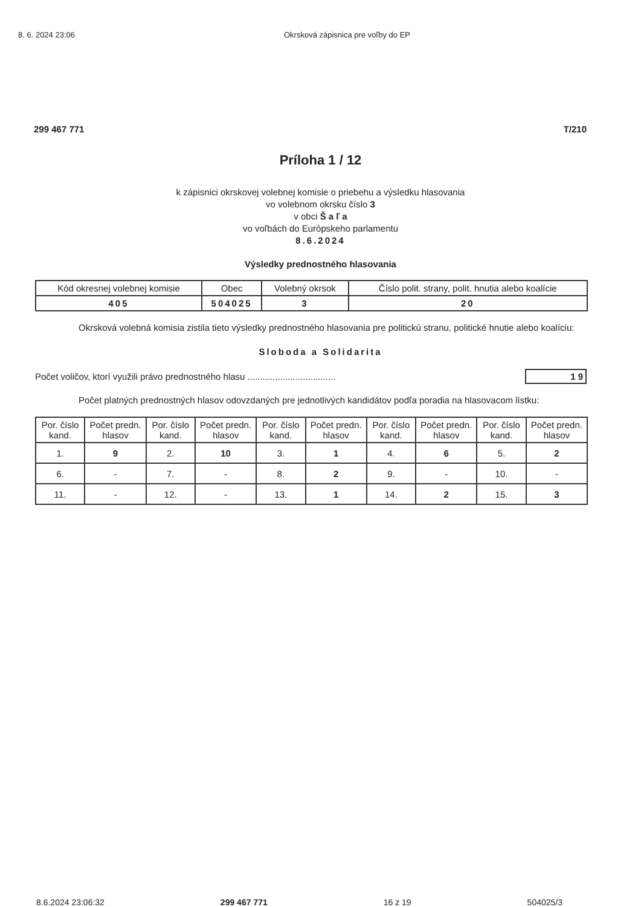8. 6. 2024 23:06 Okrsková zápisnica pre voľby do EP
299 467 771 T/210
Príloha 1 / 12
k zápisnici okrskovej volebnej komisie o priebehu a výsledku hlasovania
vo volebnom okrsku číslo 3
v obci Š a ľ a
vo voľbách do Európskeho parlamentu
8.6.2024
Výsledky prednostného hlasovania
| Kód okresnej volebnej komisie | Obec | Volebný okrsok | Číslo polit. strany, polit. hnutia alebo koalície |
| --- | --- | --- | --- |
| 405 | 504025 | 3 | 20 |
Okrsková volebná komisia zistila tieto výsledky prednostného hlasovania pre politickú stranu, politické hnutie alebo koalíciu:
Sloboda a Solidarita
Počet voličov, ktorí využili právo prednostného hlasu ................................... 1 9
Počet platných prednostných hlasov odovzdaných pre jednotlivých kandidátov podľa poradia na hlasovacom lístku:
| Por. číslo kand. | Počet predn. hlasov | Por. číslo kand. | Počet predn. hlasov | Por. číslo kand. | Počet predn. hlasov | Por. číslo kand. | Počet predn. hlasov | Por. číslo kand. | Počet predn. hlasov |
| --- | --- | --- | --- | --- | --- | --- | --- | --- | --- |
| 1. | 9 | 2. | 10 | 3. | 1 | 4. | 6 | 5. | 2 |
| 6. | - | 7. | - | 8. | 2 | 9. | - | 10. | - |
| 11. | - | 12. | - | 13. | 1 | 14. | 2 | 15. | 3 |
8.6.2024 23:06:32 299 467 771 16 z 19 504025/3